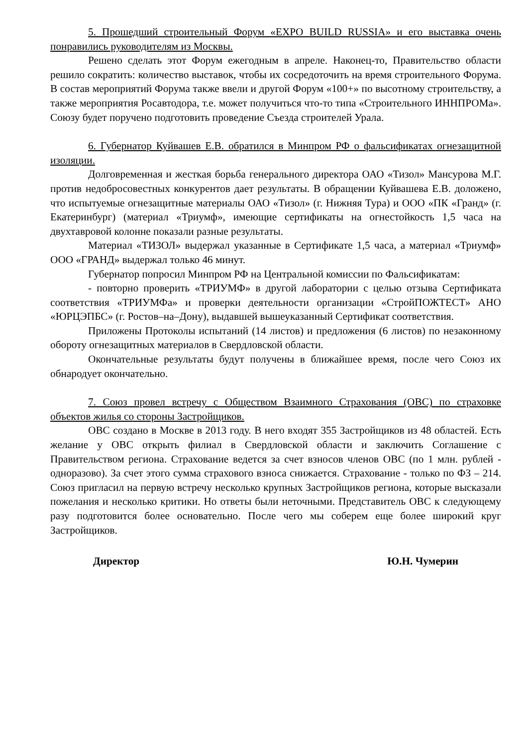5. Прошедший строительный Форум «EXPO BUILD RUSSIA» и его выставка очень понравились руководителям из Москвы.
Решено сделать этот Форум ежегодным в апреле. Наконец-то, Правительство области решило сократить: количество выставок, чтобы их сосредоточить на время строительного Форума. В состав мероприятий Форума также ввели и другой Форум «100+» по высотному строительству, а также мероприятия Росавтодора, т.е. может получиться что-то типа «Строительного ИННПРОМа». Союзу будет поручено подготовить проведение Съезда строителей Урала.
6. Губернатор Куйвашев Е.В. обратился в Минпром РФ о фальсификатах огнезащитной изоляции.
Долговременная и жесткая борьба генерального директора ОАО «Тизол» Мансурова М.Г. против недобросовестных конкурентов дает результаты. В обращении Куйвашева Е.В. доложено, что испытуемые огнезащитные материалы ОАО «Тизол» (г. Нижняя Тура) и ООО «ПК «Гранд» (г. Екатеринбург) (материал «Триумф», имеющие сертификаты на огнестойкость 1,5 часа на двухтавровой колонне показали разные результаты.
Материал «ТИЗОЛ» выдержал указанные в Сертификате 1,5 часа, а материал «Триумф» ООО «ГРАНД» выдержал только 46 минут.
Губернатор попросил Минпром РФ на Центральной комиссии по Фальсификатам:
- повторно проверить «ТРИУМФ» в другой лаборатории с целью отзыва Сертификата соответствия «ТРИУМФа» и проверки деятельности организации «СтройПОЖТЕСТ» АНО «ЮРЦЭПБС» (г. Ростов–на–Дону), выдавшей вышеуказанный Сертификат соответствия.
Приложены Протоколы испытаний (14 листов) и предложения (6 листов) по незаконному обороту огнезащитных материалов в Свердловской области.
Окончательные результаты будут получены в ближайшее время, после чего Союз их обнародует окончательно.
7. Союз провел встречу с Обществом Взаимного Страхования (ОВС) по страховке объектов жилья со стороны Застройщиков.
ОВС создано в Москве в 2013 году. В него входят 355 Застройщиков из 48 областей. Есть желание у ОВС открыть филиал в Свердловской области и заключить Соглашение с Правительством региона. Страхование ведется за счет взносов членов ОВС (по 1 млн. рублей - одноразово). За счет этого сумма страхового взноса снижается. Страхование - только по ФЗ – 214. Союз пригласил на первую встречу несколько крупных Застройщиков региона, которые высказали пожелания и несколько критики. Но ответы были неточными. Представитель ОВС к следующему разу подготовится более основательно. После чего мы соберем еще более широкий круг Застройщиков.
Директор Ю.Н. Чумерин